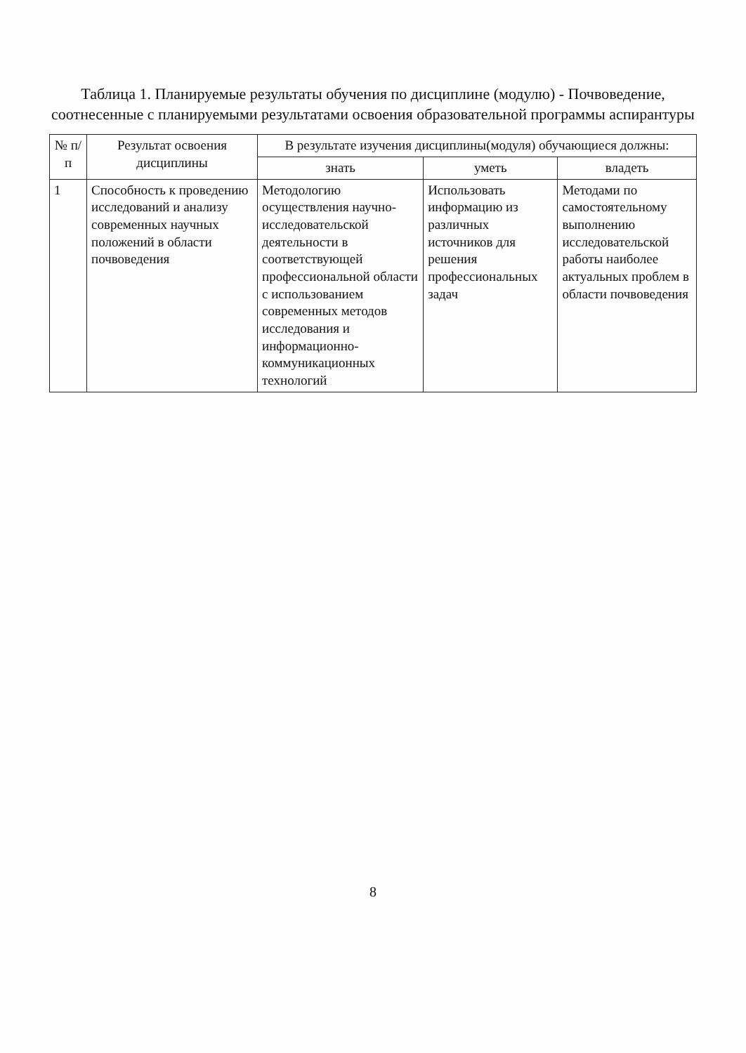Таблица 1. Планируемые результаты обучения по дисциплине (модулю) - Почвоведение, соотнесенные с планируемыми результатами освоения образовательной программы аспирантуры
| № п/п | Результат освоения дисциплины | В результате изучения дисциплины(модуля) обучающиеся должны: | | |
| --- | --- | --- | --- | --- |
| | | знать | уметь | владеть |
| 1 | Способность к проведению исследований и анализу современных научных положений в области почвоведения | Методологию осуществления научно- исследовательской деятельности в соответствующей профессиональной области с использованием современных методов исследования и информационно- коммуникационных технологий | Использовать информацию из различных источников для решения профессиональных задач | Методами по самостоятельному выполнению исследовательской работы наиболее актуальных проблем в области почвоведения |
8